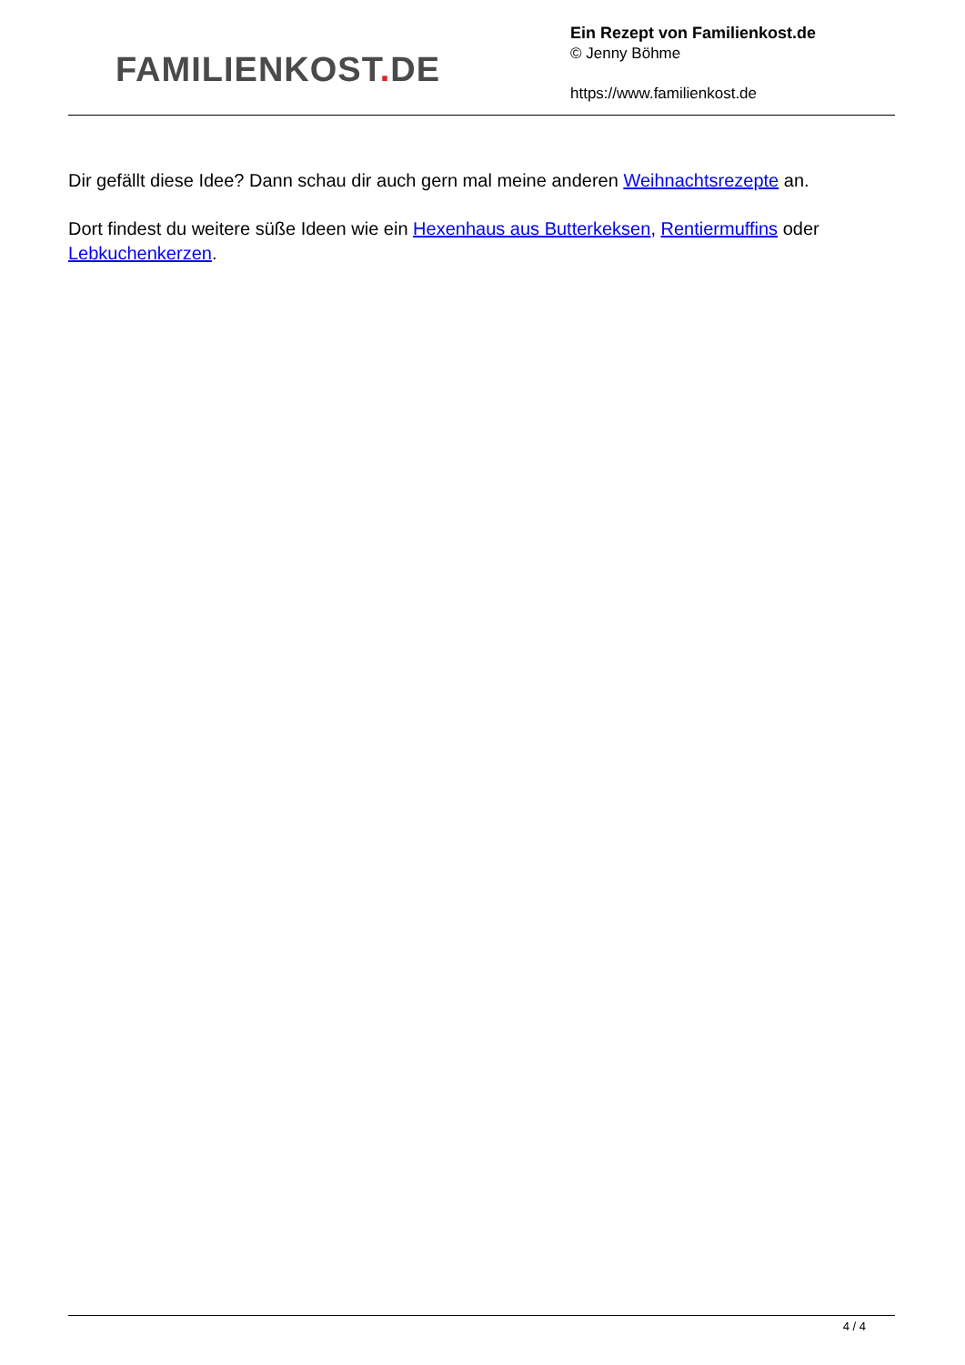FAMILIENKOST. DE
Ein Rezept von Familienkost.de
© Jenny Böhme
https://www.familienkost.de
Dir gefällt diese Idee? Dann schau dir auch gern mal meine anderen Weihnachtsrezepte an.
Dort findest du weitere süße Ideen wie ein Hexenhaus aus Butterkeksen, Rentiermuffins oder Lebkuchenkerzen.
4 / 4